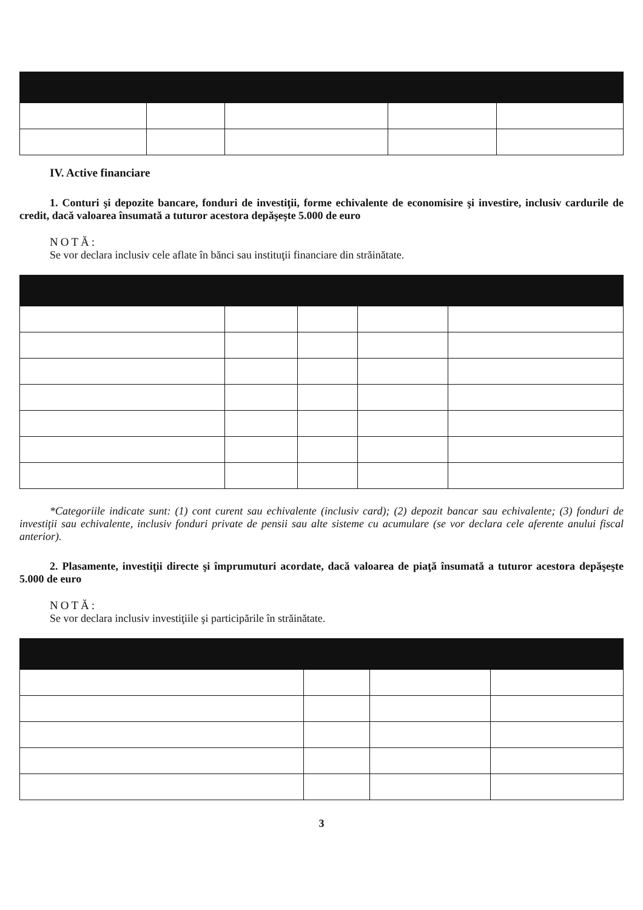IV. Active financiare
1. Conturi şi depozite bancare, fonduri de investiţii, forme echivalente de economisire şi investire, inclusiv cardurile de credit, dacă valoarea însumată a tuturor acestora depăşeşte 5.000 de euro
NOTĂ:
Se vor declara inclusiv cele aflate în bănci sau instituţii financiare din străinătate.
*Categoriile indicate sunt: (1) cont curent sau echivalente (inclusiv card); (2) depozit bancar sau echivalente; (3) fonduri de investiţii sau echivalente, inclusiv fonduri private de pensii sau alte sisteme cu acumulare (se vor declara cele aferente anului fiscal anterior).
2. Plasamente, investiţii directe şi împrumuturi acordate, dacă valoarea de piaţă însumată a tuturor acestora depăşeşte 5.000 de euro
NOTĂ:
Se vor declara inclusiv investiţiile şi participările în străinătate.
3